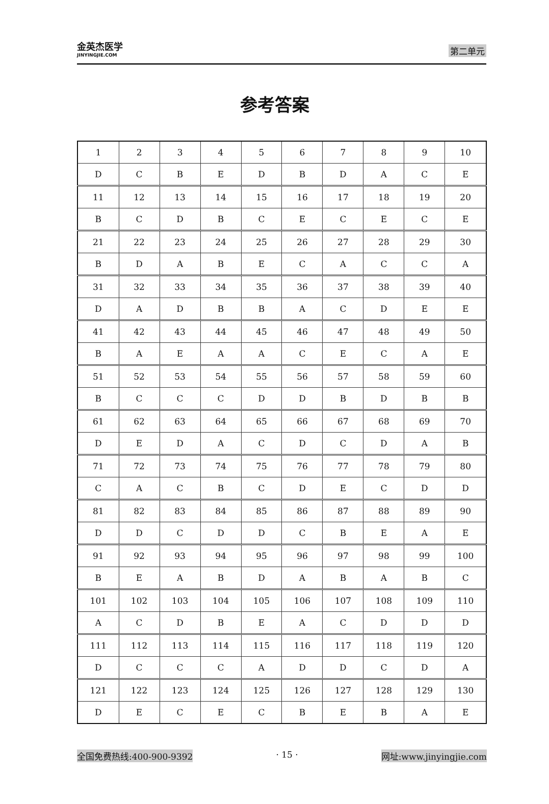金英杰医学
JINYINGJIE.COM
第二单元
参考答案
| 1 | 2 | 3 | 4 | 5 | 6 | 7 | 8 | 9 | 10 |
| D | C | B | E | D | B | D | A | C | E |
| 11 | 12 | 13 | 14 | 15 | 16 | 17 | 18 | 19 | 20 |
| B | C | D | B | C | E | C | E | C | E |
| 21 | 22 | 23 | 24 | 25 | 26 | 27 | 28 | 29 | 30 |
| B | D | A | B | E | C | A | C | C | A |
| 31 | 32 | 33 | 34 | 35 | 36 | 37 | 38 | 39 | 40 |
| D | A | D | B | B | A | C | D | E | E |
| 41 | 42 | 43 | 44 | 45 | 46 | 47 | 48 | 49 | 50 |
| B | A | E | A | A | C | E | C | A | E |
| 51 | 52 | 53 | 54 | 55 | 56 | 57 | 58 | 59 | 60 |
| B | C | C | C | D | D | B | D | B | B |
| 61 | 62 | 63 | 64 | 65 | 66 | 67 | 68 | 69 | 70 |
| D | E | D | A | C | D | C | D | A | B |
| 71 | 72 | 73 | 74 | 75 | 76 | 77 | 78 | 79 | 80 |
| C | A | C | B | C | D | E | C | D | D |
| 81 | 82 | 83 | 84 | 85 | 86 | 87 | 88 | 89 | 90 |
| D | D | C | D | D | C | B | E | A | E |
| 91 | 92 | 93 | 94 | 95 | 96 | 97 | 98 | 99 | 100 |
| B | E | A | B | D | A | B | A | B | C |
| 101 | 102 | 103 | 104 | 105 | 106 | 107 | 108 | 109 | 110 |
| A | C | D | B | E | A | C | D | D | D |
| 111 | 112 | 113 | 114 | 115 | 116 | 117 | 118 | 119 | 120 |
| D | C | C | C | A | D | D | C | D | A |
| 121 | 122 | 123 | 124 | 125 | 126 | 127 | 128 | 129 | 130 |
| D | E | C | E | C | B | E | B | A | E |
全国免费热线:400-900-9392 · 15 · 网址:www.jinyingjie.com